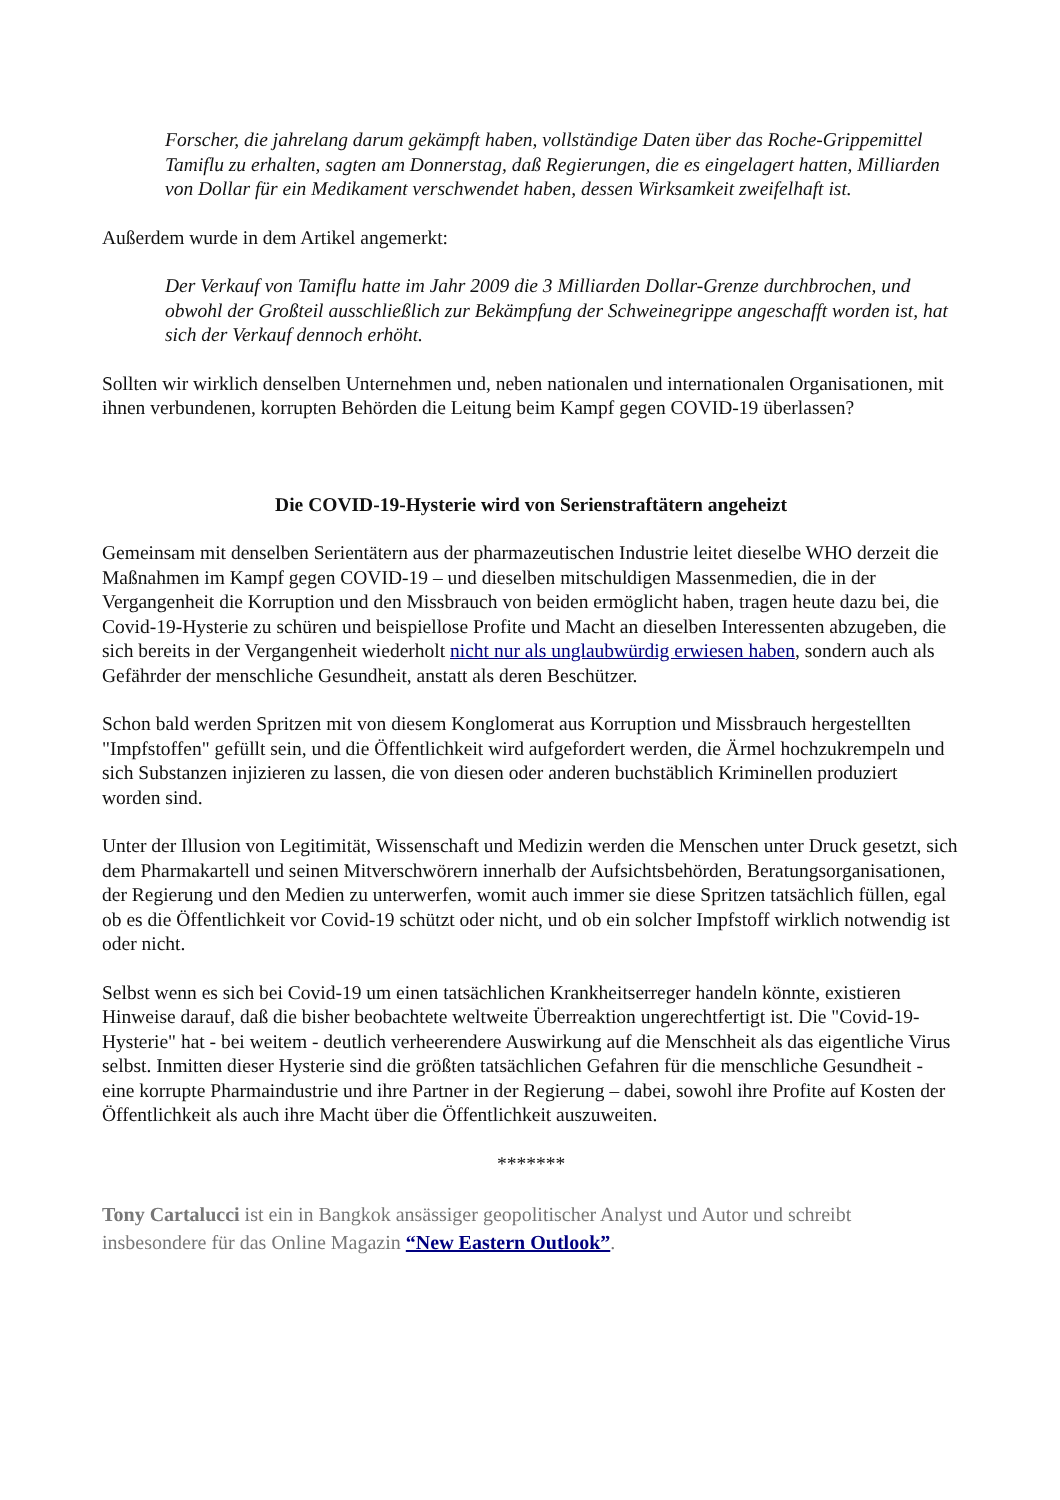Forscher, die jahrelang darum gekämpft haben, vollständige Daten über das Roche-Grippemittel Tamiflu zu erhalten, sagten am Donnerstag, daß Regierungen, die es eingelagert hatten, Milliarden von Dollar für ein Medikament verschwendet haben, dessen Wirksamkeit zweifelhaft ist.
Außerdem wurde in dem Artikel angemerkt:
Der Verkauf von Tamiflu hatte im Jahr 2009 die 3 Milliarden Dollar-Grenze durchbrochen, und obwohl der Großteil ausschließlich zur Bekämpfung der Schweinegrippe angeschafft worden ist, hat sich der Verkauf dennoch erhöht.
Sollten wir wirklich denselben Unternehmen und, neben nationalen und internationalen Organisationen, mit ihnen verbundenen, korrupten Behörden die Leitung beim Kampf gegen COVID-19 überlassen?
Die COVID-19-Hysterie wird von Serienstraftätern angeheizt
Gemeinsam mit denselben Serientätern aus der pharmazeutischen Industrie leitet dieselbe WHO derzeit die Maßnahmen im Kampf gegen COVID-19 – und dieselben mitschuldigen Massenmedien, die in der Vergangenheit die Korruption und den Missbrauch von beiden ermöglicht haben, tragen heute dazu bei, die Covid-19-Hysterie zu schüren und beispiellose Profite und Macht an dieselben Interessenten abzugeben, die sich bereits in der Vergangenheit wiederholt nicht nur als unglaubwürdig erwiesen haben, sondern auch als Gefährder der menschliche Gesundheit, anstatt als deren Beschützer.
Schon bald werden Spritzen mit von diesem Konglomerat aus Korruption und Missbrauch hergestellten "Impfstoffen" gefüllt sein, und die Öffentlichkeit wird aufgefordert werden, die Ärmel hochzukrempeln und sich Substanzen injizieren zu lassen, die von diesen oder anderen buchstäblich Kriminellen produziert worden sind.
Unter der Illusion von Legitimität, Wissenschaft und Medizin werden die Menschen unter Druck gesetzt, sich dem Pharmakartell und seinen Mitverschwörern innerhalb der Aufsichtsbehörden, Beratungsorganisationen, der Regierung und den Medien zu unterwerfen, womit auch immer sie diese Spritzen tatsächlich füllen, egal ob es die Öffentlichkeit vor Covid-19 schützt oder nicht, und ob ein solcher Impfstoff wirklich notwendig ist oder nicht.
Selbst wenn es sich bei Covid-19 um einen tatsächlichen Krankheitserreger handeln könnte, existieren Hinweise darauf, daß die bisher beobachtete weltweite Überreaktion ungerechtfertigt ist. Die "Covid-19-Hysterie" hat - bei weitem - deutlich verheerendere Auswirkung auf die Menschheit als das eigentliche Virus selbst. Inmitten dieser Hysterie sind die größten tatsächlichen Gefahren für die menschliche Gesundheit - eine korrupte Pharmaindustrie und ihre Partner in der Regierung – dabei, sowohl ihre Profite auf Kosten der Öffentlichkeit als auch ihre Macht über die Öffentlichkeit auszuweiten.
*******
Tony Cartalucci ist ein in Bangkok ansässiger geopolitischer Analyst und Autor und schreibt insbesondere für das Online Magazin “New Eastern Outlook”.